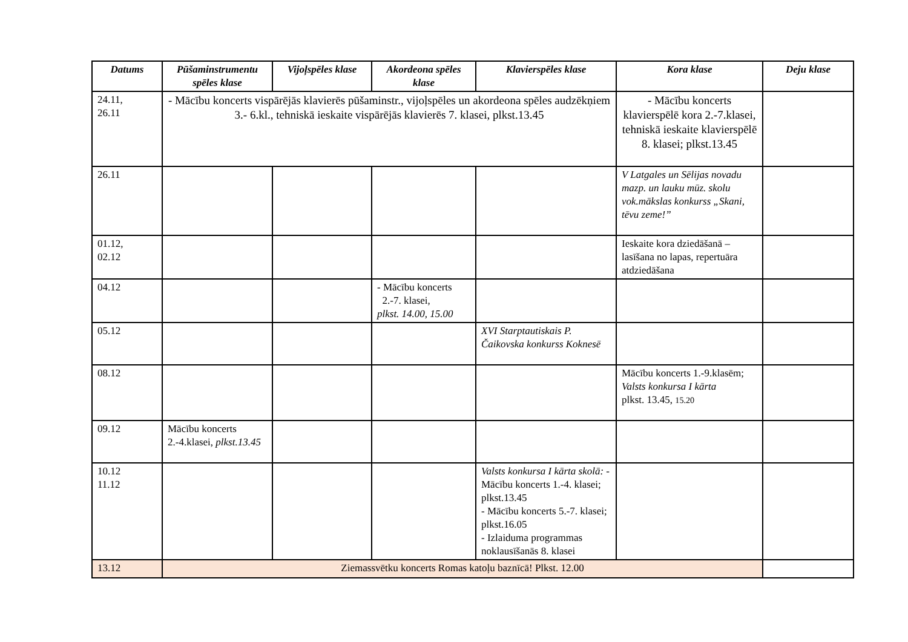| Datums | Pūšaminstrumentu spēles klase | Vijoļspēles klase | Akordeona spēles klase | Klavierspēles klase | Kora klase | Deju klase |
| --- | --- | --- | --- | --- | --- | --- |
| 24.11, 26.11 | - Mācību koncerts vispārējās klavierēs pūšaminstr., vijoļspēles un akordeona spēles audzēkņiem 3.- 6.kl., tehniskā ieskaite vispārējās klavierēs 7. klasei, plkst.13.45 | | | | - Mācību koncerts klavierspēlē kora 2.-7.klasei, tehniskā ieskaite klavierspēlē 8. klasei; plkst.13.45 | |
| 26.11 | | | | | V Latgales un Sēlijas novadu mazp. un lauku mūz. skolu vok.mākslas konkurss „Skani, tēvu zeme!” | |
| 01.12, 02.12 | | | | | Ieskaite kora dziedāšanā – lasīšana no lapas, repertuāra atdziedāšana | |
| 04.12 | | | - Mācību koncerts 2.-7. klasei, plkst. 14.00, 15.00 | | | |
| 05.12 | | | | XVI Starptautiskais P. Čaikovska konkurss Koknesē | | |
| 08.12 | | | | | Mācību koncerts 1.-9.klasēm; Valsts konkursa I kārta plkst. 13.45, 15.20 | |
| 09.12 | Mācību koncerts 2.-4.klasei, plkst.13.45 | | | | | |
| 10.12 11.12 | | | | Valsts konkursa I kārta skolā: - Mācību koncerts 1.-4. klasei; plkst.13.45 - Mācību koncerts 5.-7. klasei; plkst.16.05 - Izlaiduma programmas noklausīšanās 8. klasei | | |
| 13.12 | Ziemassvētku koncerts Romas katoļu baznīcā! Plkst. 12.00 | | | | | |